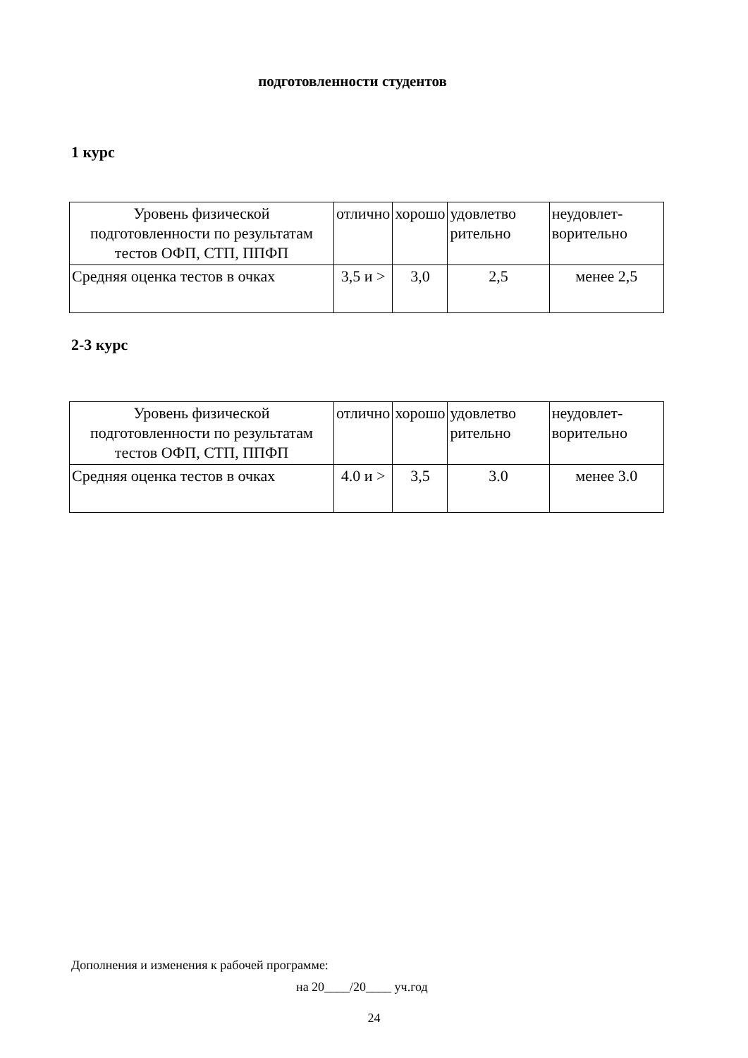подготовленности студентов
1 курс
| Уровень физической подготовленности по результатам тестов ОФП, СТП, ППФП | отлично | хорошо | удовлетво рительно | неудовлет-ворительно |
| Средняя оценка тестов в очках | 3,5 и > | 3,0 | 2,5 | менее 2,5 |
2-3 курс
| Уровень физической подготовленности по результатам тестов ОФП, СТП, ППФП | отлично | хорошо | удовлетво рительно | неудовлет-ворительно |
| Средняя оценка тестов в очках | 4.0 и > | 3,5 | 3.0 | менее 3.0 |
Дополнения и изменения к рабочей программе:
на 20____/20____ уч.год
24